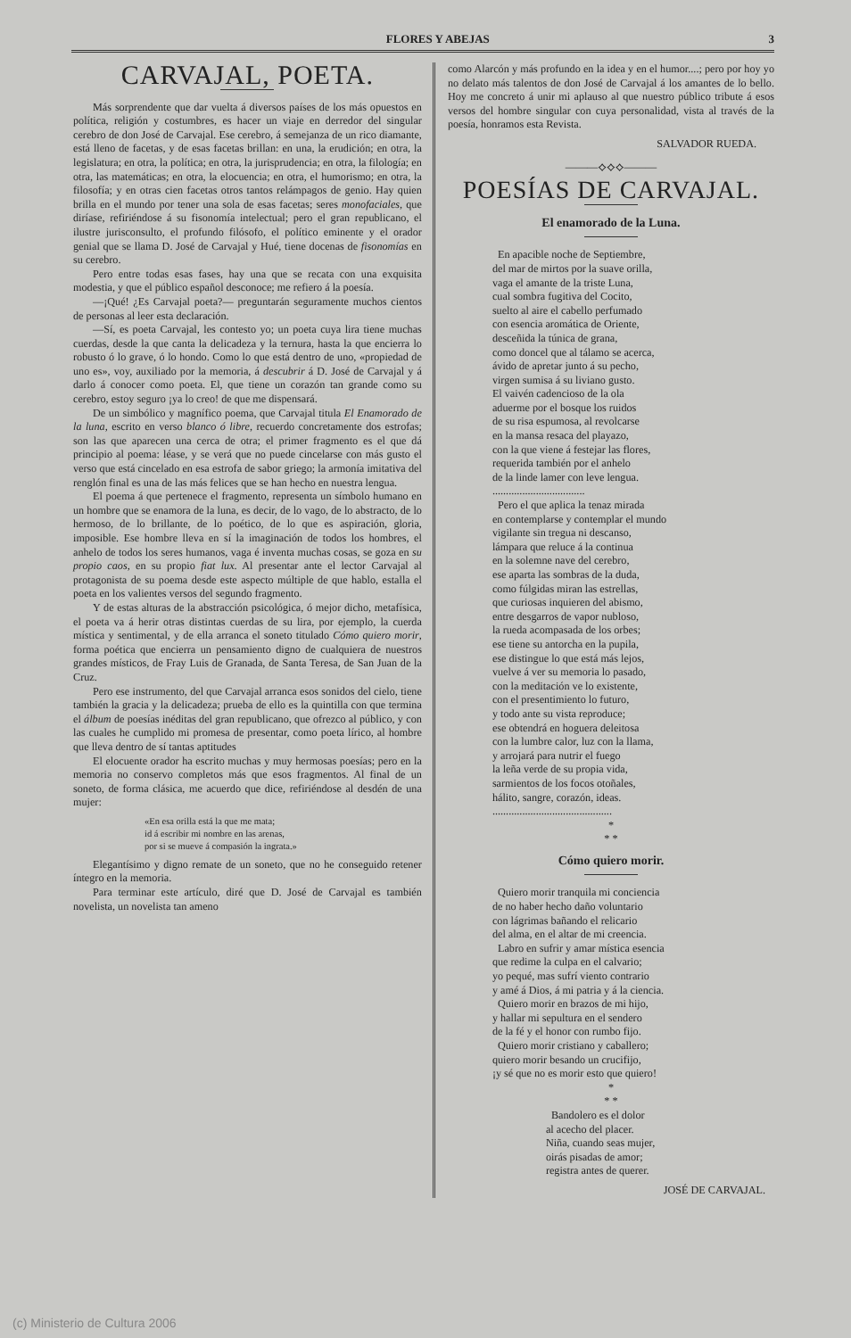FLORES Y ABEJAS 3
CARVAJAL, POETA.
Más sorprendente que dar vuelta á diversos países de los más opuestos en política, religión y costumbres, es hacer un viaje en derredor del singular cerebro de don José de Carvajal. Ese cerebro, á semejanza de un rico diamante, está lleno de facetas, y de esas facetas brillan: en una, la erudición; en otra, la legislatura; en otra, la política; en otra, la jurisprudencia; en otra, la filología; en otra, las matemáticas; en otra, la elocuencia; en otra, el humorismo; en otra, la filosofía; y en otras cien facetas otros tantos relámpagos de genio. Hay quien brilla en el mundo por tener una sola de esas facetas; seres monofaciales, que diríase, refiriéndose á su fisonomía intelectual; pero el gran republicano, el ilustre jurisconsulto, el profundo filósofo, el político eminente y el orador genial que se llama D. José de Carvajal y Hué, tiene docenas de fisonomías en su cerebro.
Pero entre todas esas fases, hay una que se recata con una exquisita modestia, y que el público español desconoce; me refiero á la poesía.
—¡Qué! ¿Es Carvajal poeta?— preguntarán seguramente muchos cientos de personas al leer esta declaración.
—Sí, es poeta Carvajal, les contesto yo; un poeta cuya lira tiene muchas cuerdas, desde la que canta la delicadeza y la ternura, hasta la que encierra lo robusto ó lo grave, ó lo hondo. Como lo que está dentro de uno, «propiedad de uno es», voy, auxiliado por la memoria, á descubrir á D. José de Carvajal y á darlo á conocer como poeta. El, que tiene un corazón tan grande como su cerebro, estoy seguro ¡ya lo creo! de que me dispensará.
De un simbólico y magnífico poema, que Carvajal titula El Enamorado de la luna, escrito en verso blanco ó libre, recuerdo concretamente dos estrofas; son las que aparecen una cerca de otra; el primer fragmento es el que dá principio al poema: léase, y se verá que no puede cincelarse con más gusto el verso que está cincelado en esa estrofa de sabor griego; la armonía imitativa del renglón final es una de las más felices que se han hecho en nuestra lengua.
El poema á que pertenece el fragmento, representa un símbolo humano en un hombre que se enamora de la luna, es decir, de lo vago, de lo abstracto, de lo hermoso, de lo brillante, de lo poético, de lo que es aspiración, gloria, imposible. Ese hombre lleva en sí la imaginación de todos los hombres, el anhelo de todos los seres humanos, vaga é inventa muchas cosas, se goza en su propio caos, en su propio fiat lux. Al presentar ante el lector Carvajal al protagonista de su poema desde este aspecto múltiple de que hablo, estalla el poeta en los valientes versos del segundo fragmento.
Y de estas alturas de la abstracción psicológica, ó mejor dicho, metafísica, el poeta va á herir otras distintas cuerdas de su lira, por ejemplo, la cuerda mística y sentimental, y de ella arranca el soneto titulado Cómo quiero morir, forma poética que encierra un pensamiento digno de cualquiera de nuestros grandes místicos, de Fray Luis de Granada, de Santa Teresa, de San Juan de la Cruz.
Pero ese instrumento, del que Carvajal arranca esos sonidos del cielo, tiene también la gracia y la delicadeza; prueba de ello es la quintilla con que termina el álbum de poesías inéditas del gran republicano, que ofrezco al público, y con las cuales he cumplido mi promesa de presentar, como poeta lírico, al hombre que lleva dentro de sí tantas aptitudes
El elocuente orador ha escrito muchas y muy hermosas poesías; pero en la memoria no conservo completos más que esos fragmentos. Al final de un soneto, de forma clásica, me acuerdo que dice, refiriéndose al desdén de una mujer:
«En esa orilla está la que me mata;
id á escribir mi nombre en las arenas,
por si se mueve á compasión la ingrata.»
Elegantísimo y digno remate de un soneto, que no he conseguido retener íntegro en la memoria.
Para terminar este artículo, diré que D. José de Carvajal es también novelista, un novelista tan ameno
como Alarcón y más profundo en la idea y en el humor....; pero por hoy yo no delato más talentos de don José de Carvajal á los amantes de lo bello. Hoy me concreto á unir mi aplauso al que nuestro público tribute á esos versos del hombre singular con cuya personalidad, vista al través de la poesía, honramos esta Revista.
SALVADOR RUEDA.
———⟡⟡⟡———
POESÍAS DE CARVAJAL.
El enamorado de la Luna.
En apacible noche de Septiembre,
del mar de mirtos por la suave orilla,
vaga el amante de la triste Luna,
cual sombra fugitiva del Cocito,
suelto al aire el cabello perfumado
con esencia aromática de Oriente,
desceñida la túnica de grana,
como doncel que al tálamo se acerca,
ávido de apretar junto á su pecho,
virgen sumisa á su liviano gusto.
El vaivén cadencioso de la ola
aduerme por el bosque los ruidos
de su risa espumosa, al revolcarse
en la mansa resaca del playazo,
con la que viene á festejar las flores,
requerida también por el anhelo
de la linde lamer con leve lengua.
..................................
Pero el que aplica la tenaz mirada
en contemplarse y contemplar el mundo
vigilante sin tregua ni descanso,
lámpara que reluce á la continua
en la solemne nave del cerebro,
ese aparta las sombras de la duda,
como fúlgidas miran las estrellas,
que curiosas inquieren del abismo,
entre desgarros de vapor nubloso,
la rueda acompasada de los orbes;
ese tiene su antorcha en la pupila,
ese distingue lo que está más lejos,
vuelve á ver su memoria lo pasado,
con la meditación ve lo existente,
con el presentimiento lo futuro,
y todo ante su vista reproduce;
ese obtendrá en hoguera deleitosa
con la lumbre calor, luz con la llama,
y arrojará para nutrir el fuego
la leña verde de su propia vida,
sarmientos de los focos otoñales,
hálito, sangre, corazón, ideas.
............................................
*
* *
Cómo quiero morir.
Quiero morir tranquila mi conciencia
de no haber hecho daño voluntario
con lágrimas bañando el relicario
del alma, en el altar de mi creencia.
Labro en sufrir y amar mística esencia
que redime la culpa en el calvario;
yo pequé, mas sufrí viento contrario
y amé á Dios, á mi patria y á la ciencia.
Quiero morir en brazos de mi hijo,
y hallar mi sepultura en el sendero
de la fé y el honor con rumbo fijo.
Quiero morir cristiano y caballero;
quiero morir besando un crucifijo,
¡y sé que no es morir esto que quiero!
*
* *
Bandolero es el dolor
al acecho del placer.
Niña, cuando seas mujer,
oirás pisadas de amor;
registra antes de querer.
JOSÉ DE CARVAJAL.
(c) Ministerio de Cultura 2006